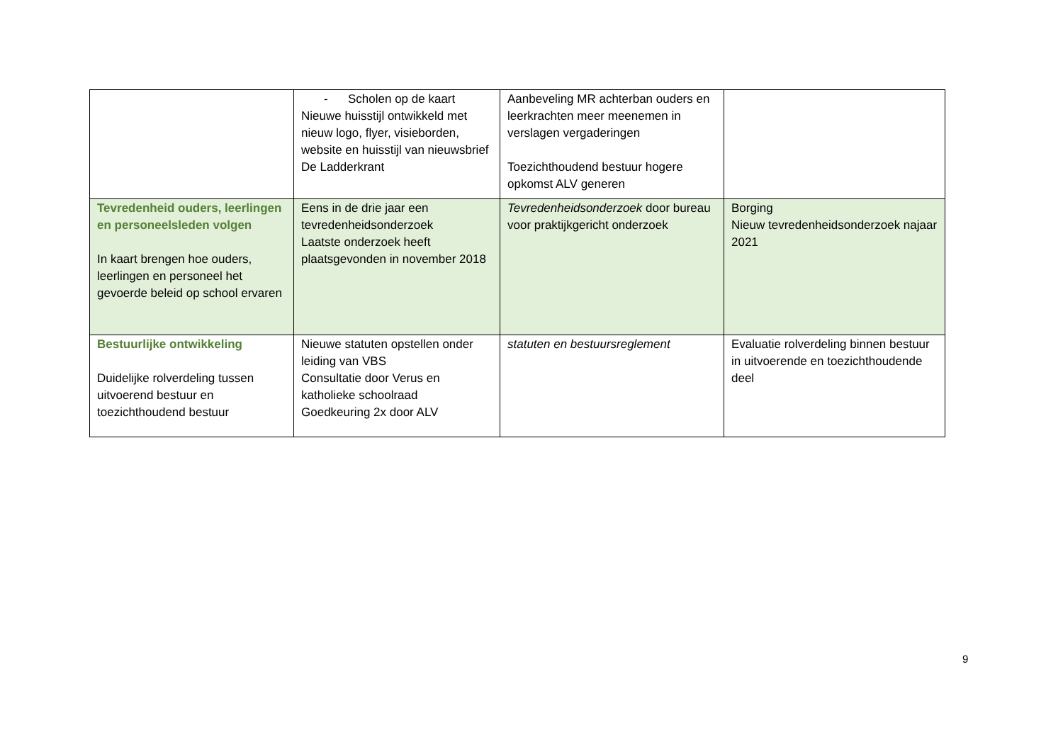| | - Scholen op de kaart Nieuwe huisstijl ontwikkeld met nieuw logo, flyer, visieborden, website en huisstijl van nieuwsbrief De Ladderkrant | Aanbeveling MR achterban ouders en leerkrachten meer meenemen in verslagen vergaderingen Toezichthoudend bestuur hogere opkomst ALV generen | |
| Tevredenheid ouders, leerlingen en personeelsleden volgen In kaart brengen hoe ouders, leerlingen en personeel het gevoerde beleid op school ervaren | Eens in de drie jaar een tevredenheidsonderzoek Laatste onderzoek heeft plaatsgevonden in november 2018 | Tevredenheidsonderzoek door bureau voor praktijkgericht onderzoek | Borging Nieuw tevredenheidsonderzoek najaar 2021 |
| Bestuurlijke ontwikkeling Duidelijke rolverdeling tussen uitvoerend bestuur en toezichthoudend bestuur | Nieuwe statuten opstellen onder leiding van VBS Consultatie door Verus en katholieke schoolraad Goedkeuring 2x door ALV | statuten en bestuursreglement | Evaluatie rolverdeling binnen bestuur in uitvoerende en toezichthoudende deel |
9